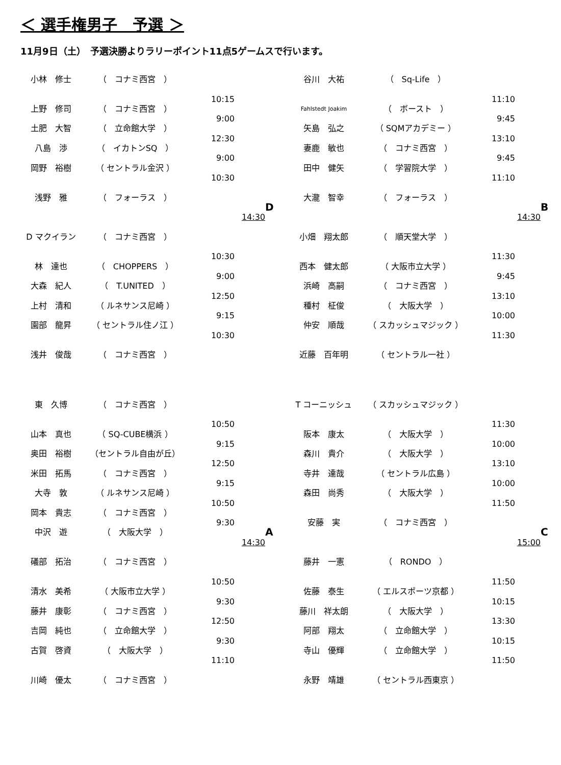＜ 選手権男子　予選 ＞
11月9日（土）　予選決勝よりラリーポイント11点5ゲームスで行います。
小林　修士
（　コナミ西宮　）
10:15
上野　修司
（　コナミ西宮　）
9:00
土肥　大智
（　立命館大学　）
12:30
八島　渉
（　イカトンSQ　）
9:00
岡野　裕樹
（ セントラル金沢 ）
10:30
浅野　雅
（　フォーラス　）
D
14:30
D マクイラン
（　コナミ西宮　）
10:30
林　達也
（　CHOPPERS　）
9:00
大森　紀人
（　T.UNITED　）
12:50
上村　清和
（ ルネサンス尼崎 ）
9:15
園部　龍昇
（ セントラル住ノ江 ）
10:30
浅井　俊哉
（　コナミ西宮　）
谷川　大祐
（　Sq-Life　）
11:10
Fahlstedt Joakim
（　ボースト　）
9:45
矢島　弘之
（ SQMアカデミー ）
13:10
妻鹿　敏也
（　コナミ西宮　）
9:45
田中　健矢
（　学習院大学　）
11:10
大瀧　智幸
（　フォーラス　）
B
14:30
小畑　翔太郎
（　順天堂大学　）
11:30
西本　健太郎
（ 大阪市立大学 ）
9:45
浜崎　高嗣
（　コナミ西宮　）
13:10
種村　柾俊
（　大阪大学　）
10:00
仲安　順哉
（ スカッシュマジック ）
11:30
近藤　百年明
（ セントラル一社 ）
東　久博
（　コナミ西宮　）
10:50
山本　真也
（ SQ-CUBE横浜 ）
9:15
奥田　裕樹
（セントラル自由が丘）
12:50
米田　拓馬
（　コナミ西宮　）
9:15
大寺　敦
（ ルネサンス尼崎 ）
10:50
岡本　貴志
（　コナミ西宮　）
9:30
中沢　遊
（　大阪大学　）
A
14:30
礒部　拓治
（　コナミ西宮　）
10:50
清水　美希
（ 大阪市立大学 ）
9:30
藤井　康彰
（　コナミ西宮　）
12:50
吉岡　純也
（　立命館大学　）
9:30
古賀　啓資
（　大阪大学　）
11:10
川崎　優太
（　コナミ西宮　）
T コーニッシュ
（ スカッシュマジック ）
11:30
阪本　康太
（　大阪大学　）
10:00
森川　貴介
（　大阪大学　）
13:10
寺井　達哉
（ セントラル広島 ）
10:00
森田　尚秀
（　大阪大学　）
11:50
安藤　実
（　コナミ西宮　）
C
15:00
藤井　一憲
（　RONDO　）
11:50
佐藤　泰生
（ エルスポーツ京都 ）
10:15
藤川　祥太朗
（　大阪大学　）
13:30
阿部　翔太
（　立命館大学　）
10:15
寺山　優輝
（　立命館大学　）
11:50
永野　靖雄
（ セントラル西東京 ）